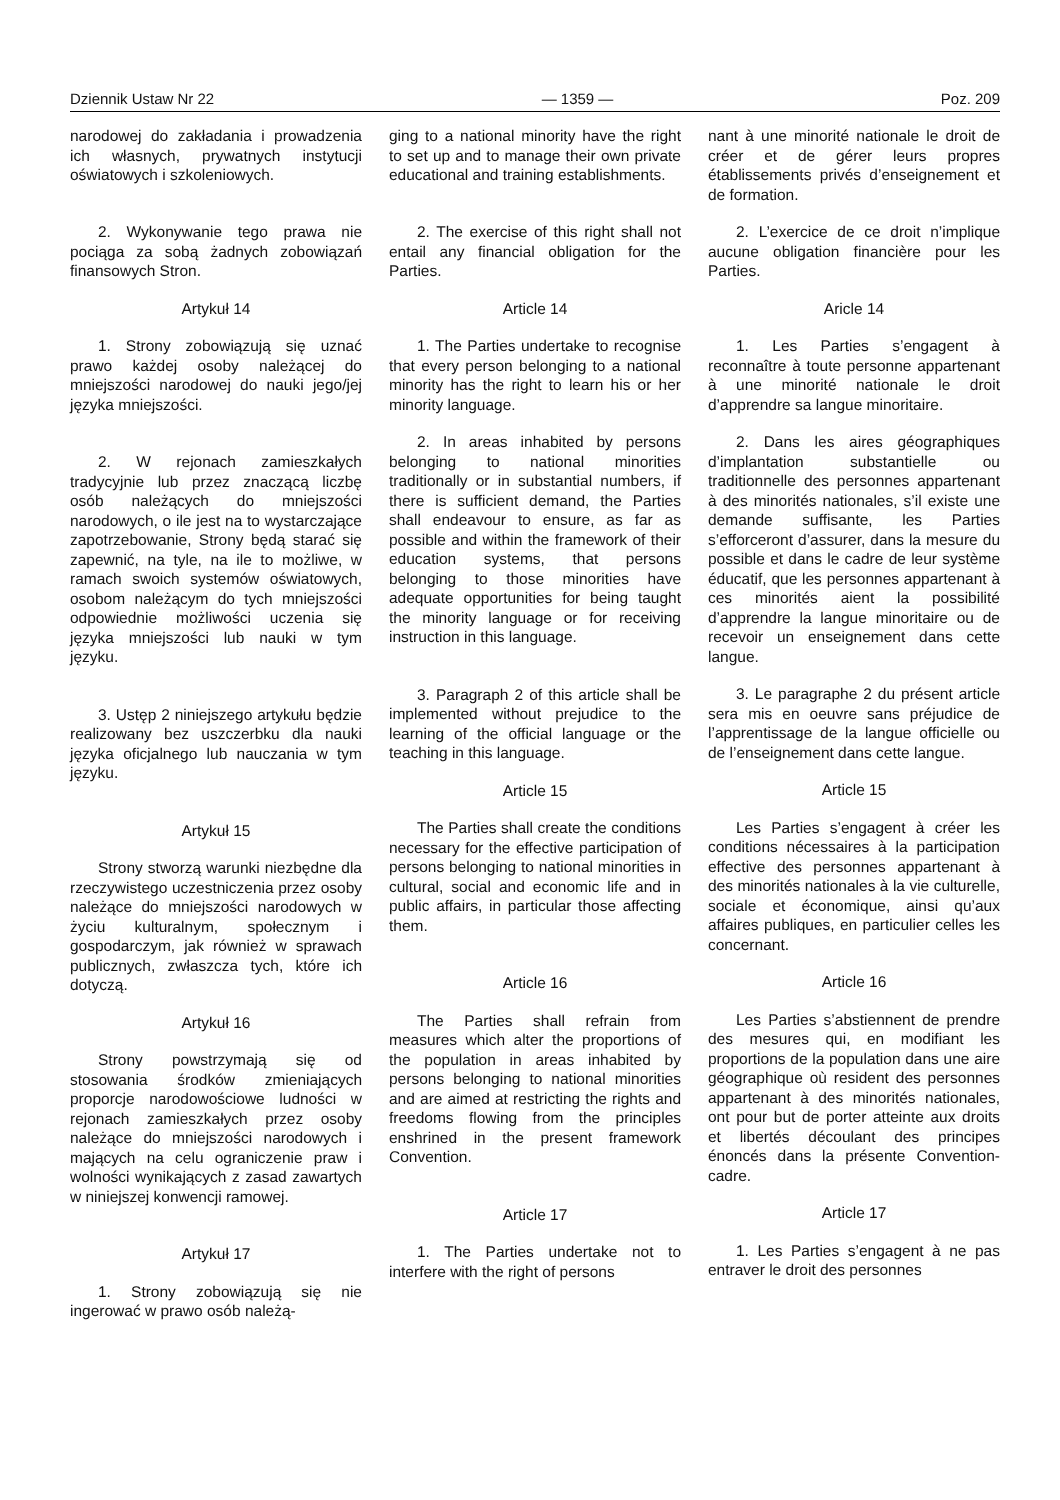Dziennik Ustaw Nr 22 — 1359 — Poz. 209
narodowej do zakładania i prowadzenia ich własnych, prywatnych instytucji oświatowych i szkoleniowych.
ging to a national minority have the right to set up and to manage their own private educational and training establishments.
nant à une minorité nationale le droit de créer et de gérer leurs propres établissements privés d’enseignement et de formation.
2. Wykonywanie tego prawa nie pociąga za sobą żadnych zobowiązań finansowych Stron.
Artykuł 14
1. Strony zobowiązują się uznać prawo każdej osoby należącej do mniejszości narodowej do nauki jego/jej języka mniejszości.
2. W rejonach zamieszkałych tradycyjnie lub przez znaczącą liczbę osób należących do mniejszości narodowych, o ile jest na to wystarczające zapotrzebowanie, Strony będą starać się zapewnić, na tyle, na ile to możliwe, w ramach swoich systemów oświatowych, osobom należącym do tych mniejszości odpowiednie możliwości uczenia się języka mniejszości lub nauki w tym języku.
3. Ustęp 2 niniejszego artykułu będzie realizowany bez uszczerbku dla nauki języka oficjalnego lub nauczania w tym języku.
Artykuł 15
Strony stworzą warunki niezbędne dla rzeczywistego uczestniczenia przez osoby należące do mniejszości narodowych w życiu kulturalnym, społecznym i gospodarczym, jak również w sprawach publicznych, zwłaszcza tych, które ich dotyczą.
Artykuł 16
Strony powstrzymają się od stosowania środków zmieniających proporcje narodowościowe ludności w rejonach zamieszkałych przez osoby należące do mniejszości narodowych i mających na celu ograniczenie praw i wolności wynikających z zasad zawartych w niniejszej konwencji ramowej.
Artykuł 17
1. Strony zobowiązują się nie ingerować w prawo osób należą-
2. The exercise of this right shall not entail any financial obligation for the Parties.
Article 14
1. The Parties undertake to recognise that every person belonging to a national minority has the right to learn his or her minority language.
2. In areas inhabited by persons belonging to national minorities traditionally or in substantial numbers, if there is sufficient demand, the Parties shall endeavour to ensure, as far as possible and within the framework of their education systems, that persons belonging to those minorities have adequate opportunities for being taught the minority language or for receiving instruction in this language.
3. Paragraph 2 of this article shall be implemented without prejudice to the learning of the official language or the teaching in this language.
Article 15
The Parties shall create the conditions necessary for the effective participation of persons belonging to national minorities in cultural, social and economic life and in public affairs, in particular those affecting them.
Article 16
The Parties shall refrain from measures which alter the proportions of the population in areas inhabited by persons belonging to national minorities and are aimed at restricting the rights and freedoms flowing from the principles enshrined in the present framework Convention.
Article 17
1. The Parties undertake not to interfere with the right of persons
2. L’exercice de ce droit n’implique aucune obligation financière pour les Parties.
Aricle 14
1. Les Parties s’engagent à reconnaître à toute personne appartenant à une minorité nationale le droit d’apprendre sa langue minoritaire.
2. Dans les aires géographiques d’implantation substantielle ou traditionnelle des personnes appartenant à des minorités nationales, s’il existe une demande suffisante, les Parties s’efforceront d’assurer, dans la mesure du possible et dans le cadre de leur système éducatif, que les personnes appartenant à ces minorités aient la possibilité d’apprendre la langue minoritaire ou de recevoir un enseignement dans cette langue.
3. Le paragraphe 2 du présent article sera mis en oeuvre sans préjudice de l’apprentissage de la langue officielle ou de l’enseignement dans cette langue.
Article 15
Les Parties s’engagent à créer les conditions nécessaires à la participation effective des personnes appartenant à des minorités nationales à la vie culturelle, sociale et économique, ainsi qu’aux affaires publiques, en particulier celles les concernant.
Article 16
Les Parties s’abstiennent de prendre des mesures qui, en modifiant les proportions de la population dans une aire géographique où resident des personnes appartenant à des minorités nationales, ont pour but de porter atteinte aux droits et libertés découlant des principes énoncés dans la présente Convention-cadre.
Article 17
1. Les Parties s’engagent à ne pas entraver le droit des personnes